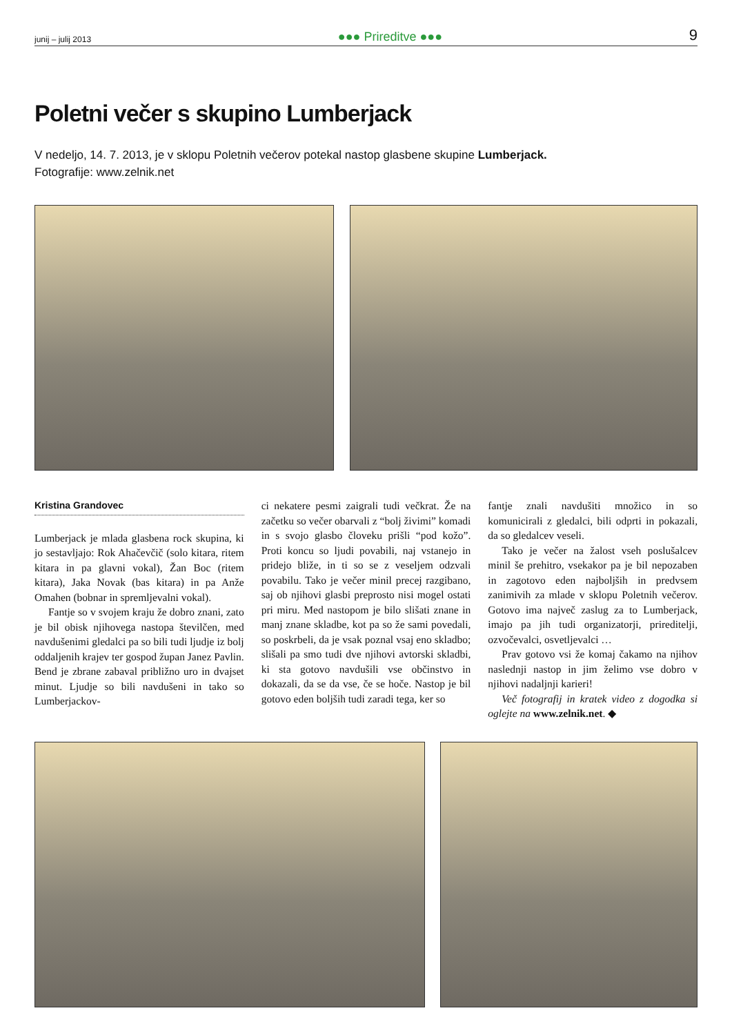junij – julij 2013 ●●● Prireditve ●●● 9
Poletni večer s skupino Lumberjack
V nedeljo, 14. 7. 2013, je v sklopu Poletnih večerov potekal nastop glasbene skupine Lumberjack.
Fotografije: www.zelnik.net
Kristina Grandovec
Lumberjack je mlada glasbena rock skupina, ki jo sestavljajo: Rok Ahačevčič (solo kitara, ritem kitara in pa glavni vokal), Žan Boc (ritem kitara), Jaka Novak (bas kitara) in pa Anže Omahen (bobnar in spremljevalni vokal).
Fantje so v svojem kraju že dobro znani, zato je bil obisk njihovega nastopa številčen, med navdušenimi gledalci pa so bili tudi ljudje iz bolj oddaljenih krajev ter gospod župan Janez Pavlin. Bend je zbrane zabaval približno uro in dvajset minut. Ljudje so bili navdušeni in tako so Lumberjackov-
ci nekatere pesmi zaigrali tudi večkrat. Že na začetku so večer obarvali z “bolj živimi” komadi in s svojo glasbo človeku prišli “pod kožo”. Proti koncu so ljudi povabili, naj vstanejo in pridejo bliže, in ti so se z veseljem odzvali povabilu. Tako je večer minil precej razgibano, saj ob njihovi glasbi preprosto nisi mogel ostati pri miru. Med nastopom je bilo slišati znane in manj znane skladbe, kot pa so že sami povedali, so poskrbeli, da je vsak poznal vsaj eno skladbo; slišali pa smo tudi dve njihovi avtorski skladbi, ki sta gotovo navdušili vse občinstvo in dokazali, da se da vse, če se hoče. Nastop je bil gotovo eden boljših tudi zaradi tega, ker so
fantje znali navdušiti množico in so komunicirali z gledalci, bili odprti in pokazali, da so gledalcev veseli.
Tako je večer na žalost vseh poslušalcev minil še prehitro, vsekakor pa je bil nepozaben in zagotovo eden najboljših in predvsem zanimivih za mlade v sklopu Poletnih večerov. Gotovo ima največ zaslug za to Lumberjack, imajo pa jih tudi organizatorji, prireditelji, ozvočevalci, osvetljevalci …
Prav gotovo vsi že komaj čakamo na njihov naslednji nastop in jim želimo vse dobro v njihovi nadaljnji karieri!
Več fotografij in kratek video z dogodka si oglejte na www.zelnik.net. ◆